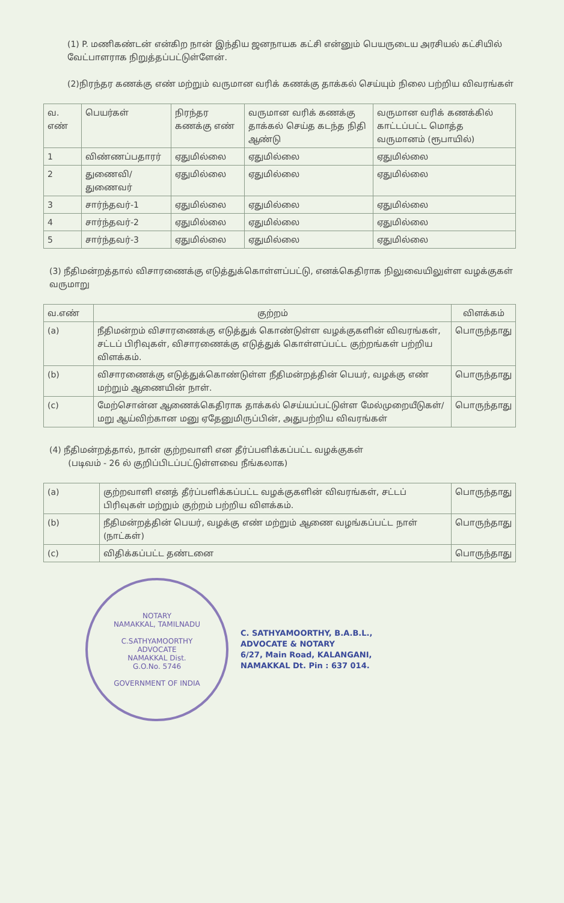(1) P. மணிகண்டன் என்கிற நான் இந்திய ஜனநாயக கட்சி என்னும் பெயருடைய அரசியல் கட்சியில் வேட்பாளராக நிறுத்தப்பட்டுள்ளேன்.
(2)நிரந்தர கணக்கு எண் மற்றும் வருமான வரிக் கணக்கு தாக்கல் செய்யும் நிலை பற்றிய விவரங்கள்
| வ. எண் | பெயர்கள் | நிரந்தர கணக்கு எண் | வருமான வரிக் கணக்கு தாக்கல் செய்த கடந்த நிதி ஆண்டு | வருமான வரிக் கணக்கில் காட்டப்பட்ட மொத்த வருமானம் (ரூபாயில்) |
| --- | --- | --- | --- | --- |
| 1 | விண்ணப்பதாரர் | ஏதுமில்லை | ஏதுமில்லை | ஏதுமில்லை |
| 2 | துணைவி/துணைவர் | ஏதுமில்லை | ஏதுமில்லை | ஏதுமில்லை |
| 3 | சார்ந்தவர்-1 | ஏதுமில்லை | ஏதுமில்லை | ஏதுமில்லை |
| 4 | சார்ந்தவர்-2 | ஏதுமில்லை | ஏதுமில்லை | ஏதுமில்லை |
| 5 | சார்ந்தவர்-3 | ஏதுமில்லை | ஏதுமில்லை | ஏதுமில்லை |
(3) நீதிமன்றத்தால் விசாரணைக்கு எடுத்துக்கொள்ளப்பட்டு, எனக்கெதிராக நிலுவையிலுள்ள வழக்குகள் வருமாறு
| வ.எண் | குற்றம் | விளக்கம் |
| --- | --- | --- |
| (a) | நீதிமன்றம் விசாரணைக்கு எடுத்துக் கொண்டுள்ள வழக்குகளின் விவரங்கள், சட்டப் பிரிவுகள், விசாரணைக்கு எடுத்துக் கொள்ளப்பட்ட குற்றங்கள் பற்றிய விளக்கம். | பொருந்தாது |
| (b) | விசாரணைக்கு எடுத்துக்கொண்டுள்ள நீதிமன்றத்தின் பெயர், வழக்கு எண் மற்றும் ஆணையின் நாள். | பொருந்தாது |
| (c) | மேற்சொன்ன ஆணைக்கெதிராக தாக்கல் செய்யப்பட்டுள்ள மேல்முறையீடுகள்/மறு ஆய்விற்கான மனு ஏதேனுமிருப்பின், அதுபற்றிய விவரங்கள் | பொருந்தாது |
(4) நீதிமன்றத்தால், நான் குற்றவாளி என தீர்ப்பளிக்கப்பட்ட வழக்குகள்
(படிவம் - 26 ல் குறிப்பிடப்பட்டுள்ளவை நீங்கலாக)
| (a) | குற்றவாளி எனத் தீர்ப்பளிக்கப்பட்ட வழக்குகளின் விவரங்கள், சட்டப் பிரிவுகள் மற்றும் குற்றம் பற்றிய விளக்கம். | பொருந்தாது |
| (b) | நீதிமன்றத்தின் பெயர், வழக்கு எண் மற்றும் ஆணை வழங்கப்பட்ட நாள் (நாட்கள்) | பொருந்தாது |
| (c) | விதிக்கப்பட்ட தண்டனை | பொருந்தாது |
NOTARY
NAMAKKAL, TAMILNADU
C.SATHYAMOORTHY
ADVOCATE
NAMAKKAL Dist.
G.O.No. 5746
GOVERNMENT OF INDIA
C. SATHYAMOORTHY, B.A.B.L.,
ADVOCATE & NOTARY
6/27, Main Road, KALANGANI,
NAMAKKAL Dt. Pin : 637 014.